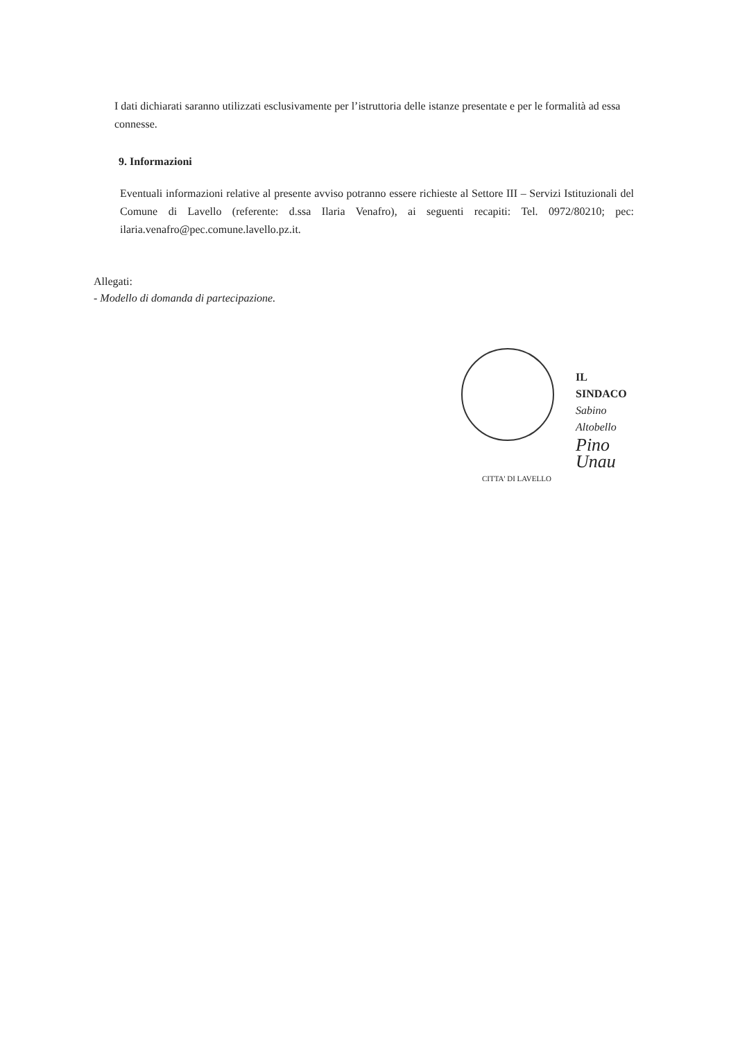I dati dichiarati saranno utilizzati esclusivamente per l’istruttoria delle istanze presentate e per le formalità ad essa connesse.
9. Informazioni
Eventuali informazioni relative al presente avviso potranno essere richieste al Settore III – Servizi Istituzionali del Comune di Lavello (referente: d.ssa Ilaria Venafro), ai seguenti recapiti: Tel. 0972/80210; pec: ilaria.venafro@pec.comune.lavello.pz.it.
Allegati:
- Modello di domanda di partecipazione.
IL SINDACO
Sabino Altobello
Pino Unau
CITTA' DI LAVELLO